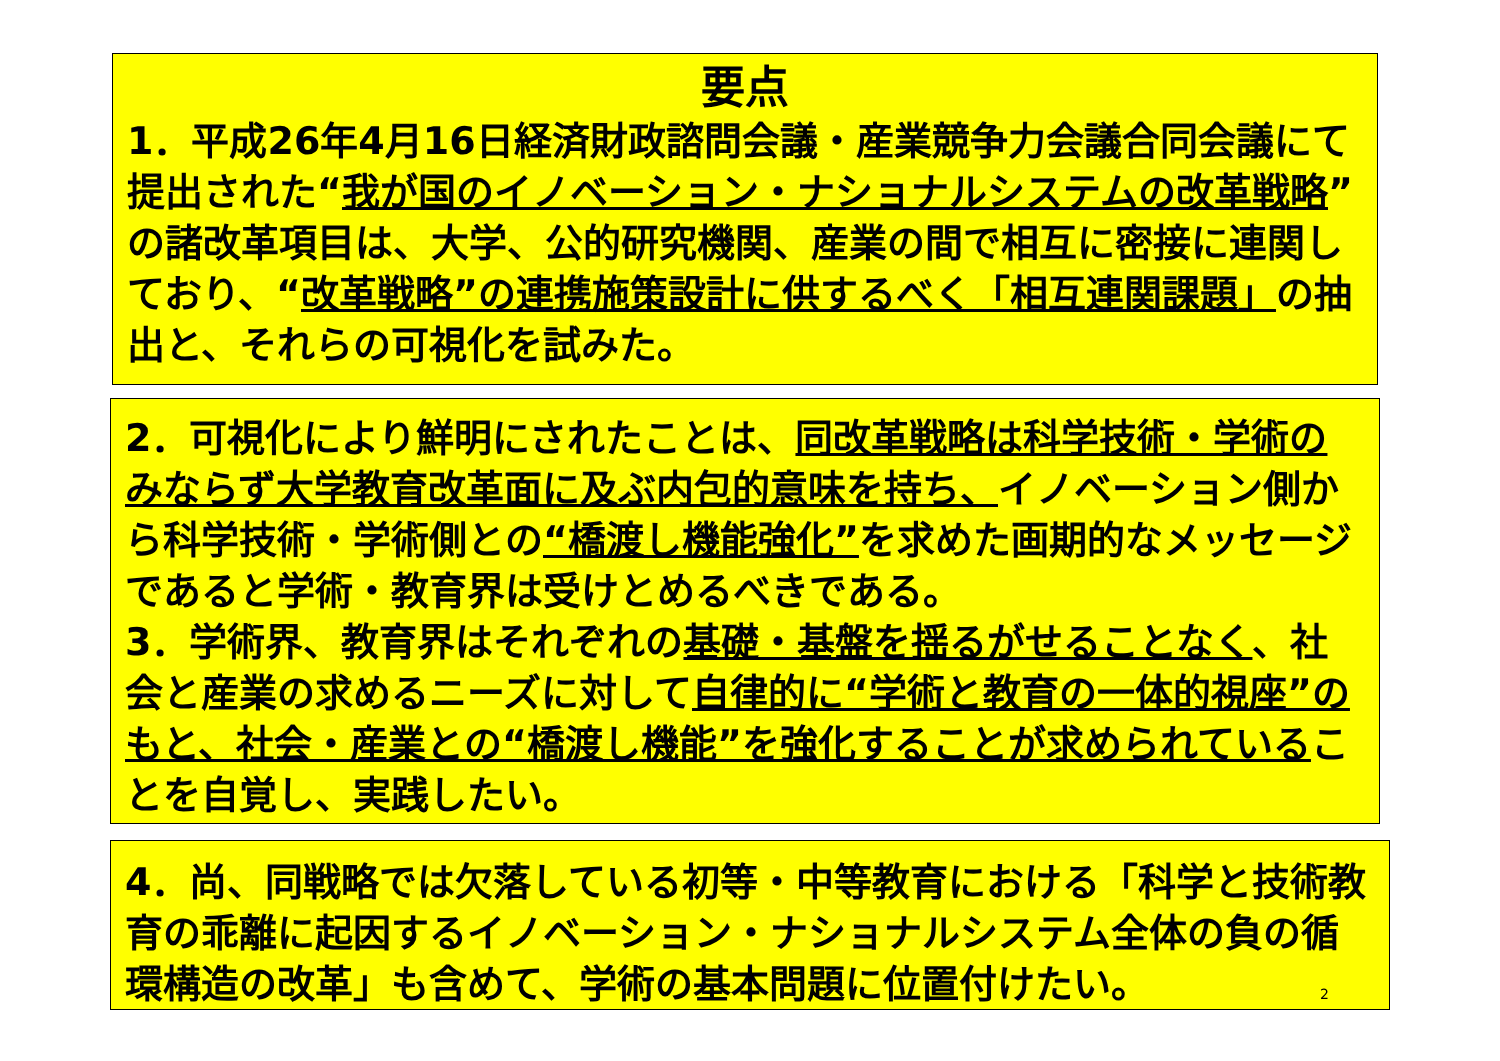要点
1．平成26年4月16日経済財政諮問会議・産業競争力会議合同会議にて提出された“我が国のイノベーション・ナショナルシステムの改革戦略”の諸改革項目は、大学、公的研究機関、産業の間で相互に密接に連関しており、“改革戦略”の連携施策設計に供するべく「相互連関課題」の抽出と、それらの可視化を試みた。
2．可視化により鮮明にされたことは、同改革戦略は科学技術・学術のみならず大学教育改革面に及ぶ内包的意味を持ち、イノベーション側から科学技術・学術側との“橋渡し機能強化”を求めた画期的なメッセージであると学術・教育界は受けとめるべきである。
3．学術界、教育界はそれぞれの基礎・基盤を揺るがせることなく、社会と産業の求めるニーズに対して自律的に“学術と教育の一体的視座”のもと、社会・産業との“橋渡し機能”を強化することが求められていることを自覚し、実践したい。
4．尚、同戦略では欠落している初等・中等教育における「科学と技術教育の乖離に起因するイノベーション・ナショナルシステム全体の負の循環構造の改革」も含めて、学術の基本問題に位置付けたい。
2